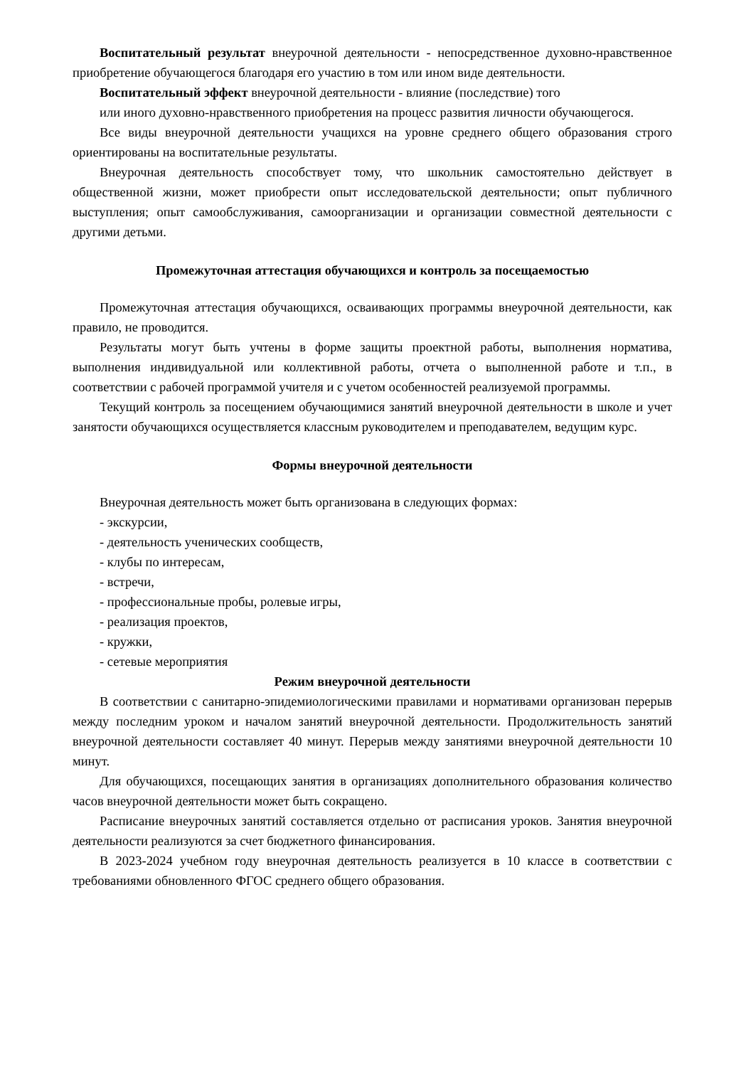Воспитательный результат внеурочной деятельности - непосредственное духовно-нравственное приобретение обучающегося благодаря его участию в том или ином виде деятельности.
Воспитательный эффект внеурочной деятельности - влияние (последствие) того
или иного духовно-нравственного приобретения на процесс развития личности обучающегося.
Все виды внеурочной деятельности учащихся на уровне среднего общего образования строго ориентированы на воспитательные результаты.
Внеурочная деятельность способствует тому, что школьник самостоятельно действует в общественной жизни, может приобрести опыт исследовательской деятельности; опыт публичного выступления; опыт самообслуживания, самоорганизации и организации совместной деятельности с другими детьми.
Промежуточная аттестация обучающихся и контроль за посещаемостью
Промежуточная аттестация обучающихся, осваивающих программы внеурочной деятельности, как правило, не проводится.
Результаты могут быть учтены в форме защиты проектной работы, выполнения норматива, выполнения индивидуальной или коллективной работы, отчета о выполненной работе и т.п., в соответствии с рабочей программой учителя и с учетом особенностей реализуемой программы.
Текущий контроль за посещением обучающимися занятий внеурочной деятельности в школе и учет занятости обучающихся осуществляется классным руководителем и преподавателем, ведущим курс.
Формы внеурочной деятельности
Внеурочная деятельность может быть организована в следующих формах:
- экскурсии,
- деятельность ученических сообществ,
- клубы по интересам,
- встречи,
- профессиональные пробы, ролевые игры,
- реализация проектов,
- кружки,
- сетевые мероприятия
Режим внеурочной деятельности
В соответствии с санитарно-эпидемиологическими правилами и нормативами организован перерыв между последним уроком и началом занятий внеурочной деятельности. Продолжительность занятий внеурочной деятельности составляет 40 минут. Перерыв между занятиями внеурочной деятельности 10 минут.
Для обучающихся, посещающих занятия в организациях дополнительного образования количество часов внеурочной деятельности может быть сокращено.
Расписание внеурочных занятий составляется отдельно от расписания уроков. Занятия внеурочной деятельности реализуются за счет бюджетного финансирования.
В 2023-2024 учебном году внеурочная деятельность реализуется в 10 классе в соответствии с требованиями обновленного ФГОС среднего общего образования.